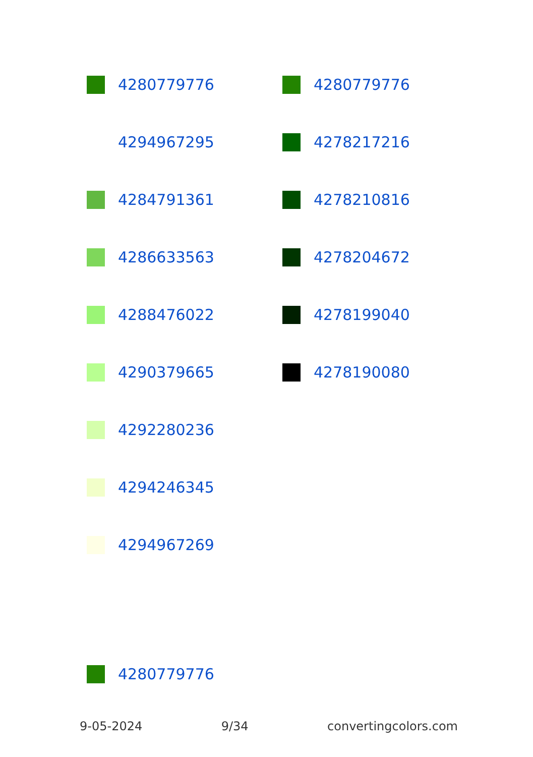4280779776
4294967295
4284791361
4286633563
4288476022
4290379665
4292280236
4294246345
4294967269
4280779776
4278217216
4278210816
4278204672
4278199040
4278190080
4280779776
9-05-2024 9/34 convertingcolors.com